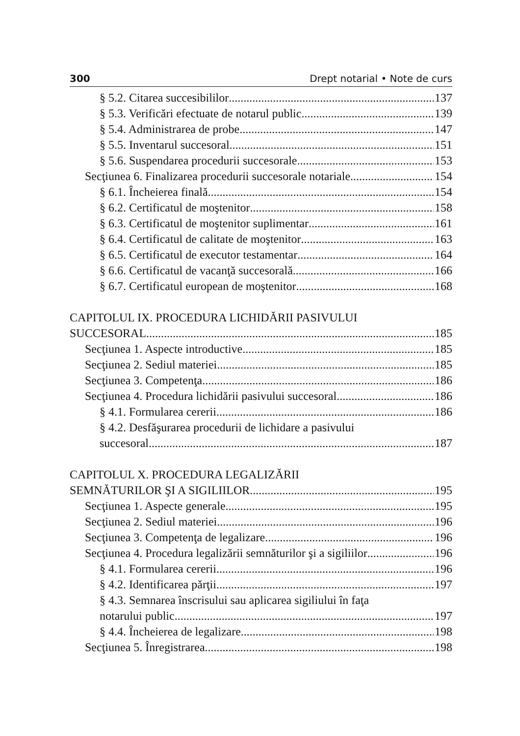300 Drept notarial • Note de curs
§ 5.2. Citarea succesibililor 137
§ 5.3. Verificări efectuate de notarul public 139
§ 5.4. Administrarea de probe 147
§ 5.5. Inventarul succesoral 151
§ 5.6. Suspendarea procedurii succesorale 153
Secţiunea 6. Finalizarea procedurii succesorale notariale 154
§ 6.1. Încheierea finală 154
§ 6.2. Certificatul de moştenitor 158
§ 6.3. Certificatul de moştenitor suplimentar 161
§ 6.4. Certificatul de calitate de moştenitor 163
§ 6.5. Certificatul de executor testamentar 164
§ 6.6. Certificatul de vacanţă succesorală 166
§ 6.7. Certificatul european de moştenitor 168
CAPITOLUL IX. PROCEDURA LICHIDĂRII PASIVULUI
SUCCESORAL 185
Secţiunea 1. Aspecte introductive 185
Secţiunea 2. Sediul materiei 185
Secţiunea 3. Competenţa 186
Secţiunea 4. Procedura lichidării pasivului succesoral 186
§ 4.1. Formularea cererii 186
§ 4.2. Desfăşurarea procedurii de lichidare a pasivului
succesoral 187
CAPITOLUL X. PROCEDURA LEGALIZĂRII
SEMNĂTURILOR ŞI A SIGILIILOR 195
Secţiunea 1. Aspecte generale 195
Secţiunea 2. Sediul materiei 196
Secţiunea 3. Competenţa de legalizare 196
Secţiunea 4. Procedura legalizării semnăturilor şi a sigiliilor 196
§ 4.1. Formularea cererii 196
§ 4.2. Identificarea părţii 197
§ 4.3. Semnarea înscrisului sau aplicarea sigiliului în faţa
notarului public 197
§ 4.4. Încheierea de legalizare 198
Secţiunea 5. Înregistrarea 198